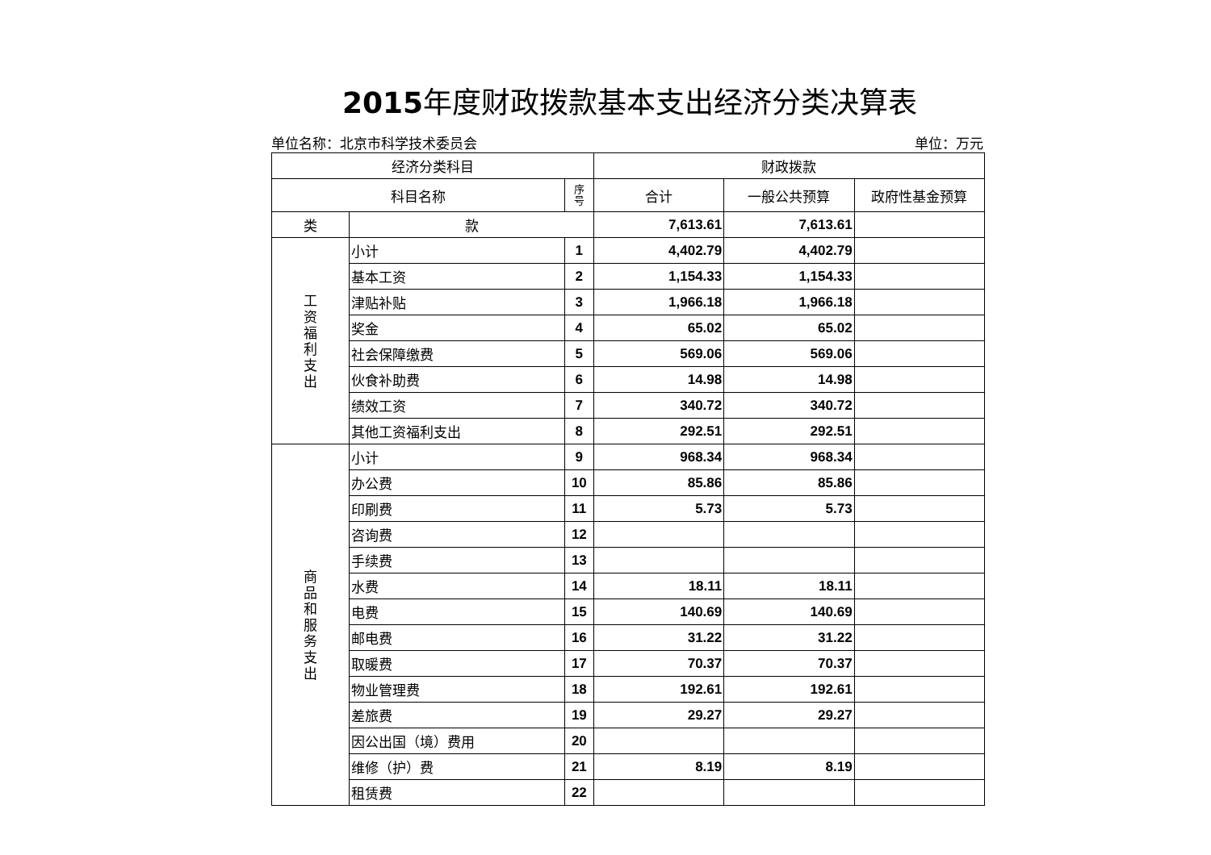2015年度财政拨款基本支出经济分类决算表
单位名称：北京市科学技术委员会 单位：万元
| 经济分类科目 | | | 财政拨款 | | |
| --- | --- | --- | --- | --- | --- |
| 科目名称 | | 序 号 | 合计 | 一般公共预算 | 政府性基金预算 |
| 类 | 款 | | 7,613.61 | 7,613.61 | |
| 工 资 福 利 支 出 | 小计 | 1 | 4,402.79 | 4,402.79 | |
| | 基本工资 | 2 | 1,154.33 | 1,154.33 | |
| | 津贴补贴 | 3 | 1,966.18 | 1,966.18 | |
| | 奖金 | 4 | 65.02 | 65.02 | |
| | 社会保障缴费 | 5 | 569.06 | 569.06 | |
| | 伙食补助费 | 6 | 14.98 | 14.98 | |
| | 绩效工资 | 7 | 340.72 | 340.72 | |
| | 其他工资福利支出 | 8 | 292.51 | 292.51 | |
| 商 品 和 服 务 支 出 | 小计 | 9 | 968.34 | 968.34 | |
| | 办公费 | 10 | 85.86 | 85.86 | |
| | 印刷费 | 11 | 5.73 | 5.73 | |
| | 咨询费 | 12 | | | |
| | 手续费 | 13 | | | |
| | 水费 | 14 | 18.11 | 18.11 | |
| | 电费 | 15 | 140.69 | 140.69 | |
| | 邮电费 | 16 | 31.22 | 31.22 | |
| | 取暖费 | 17 | 70.37 | 70.37 | |
| | 物业管理费 | 18 | 192.61 | 192.61 | |
| | 差旅费 | 19 | 29.27 | 29.27 | |
| | 因公出国（境）费用 | 20 | | | |
| | 维修（护）费 | 21 | 8.19 | 8.19 | |
| | 租赁费 | 22 | | | |